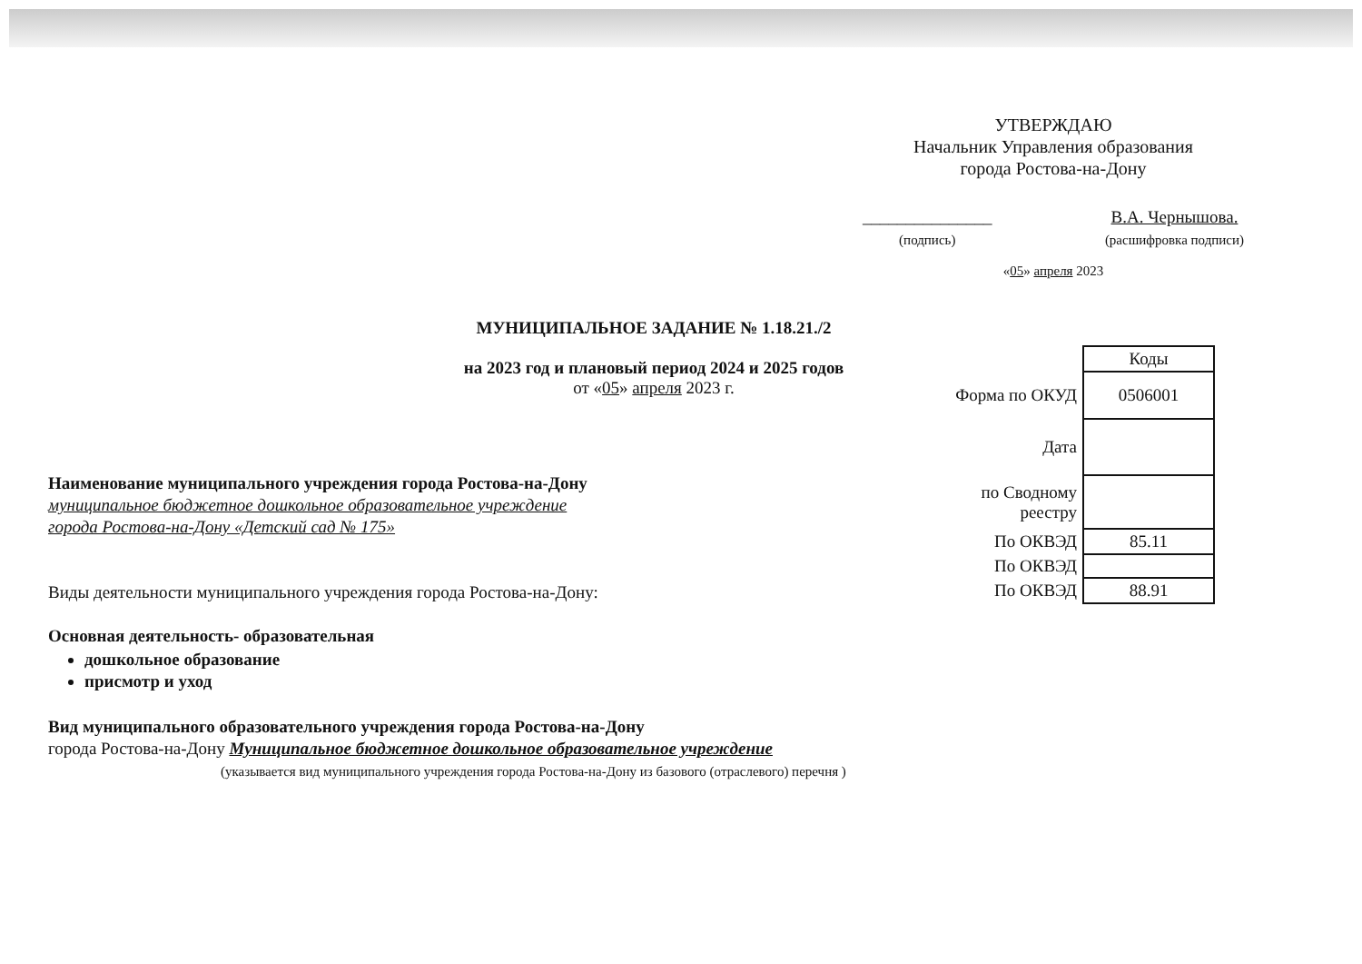УТВЕРЖДАЮ
Начальник Управления образования
города Ростова-на-Дону
_______________
(подпись) В.А. Чернышова.
(расшифровка подписи)
«05» апреля 2023
МУНИЦИПАЛЬНОЕ ЗАДАНИЕ № 1.18.21./2
на 2023 год и плановый период 2024 и 2025 годов
от «05» апреля 2023 г.
| | Коды |
| Форма по ОКУД | 0506001 |
| Дата | |
| по Сводному реестру | |
| По ОКВЭД | 85.11 |
| По ОКВЭД | |
| По ОКВЭД | 88.91 |
Наименование муниципального учреждения города Ростова-на-Дону
муниципальное бюджетное дошкольное образовательное учреждение
города Ростова-на-Дону «Детский сад № 175»
Виды деятельности муниципального учреждения города Ростова-на-Дону:
Основная деятельность- образовательная
дошкольное образование
присмотр и уход
Вид муниципального образовательного учреждения города Ростова-на-Дону
города Ростова-на-Дону Муниципальное бюджетное дошкольное образовательное учреждение
(указывается вид муниципального учреждения города Ростова-на-Дону из базового (отраслевого) перечня )